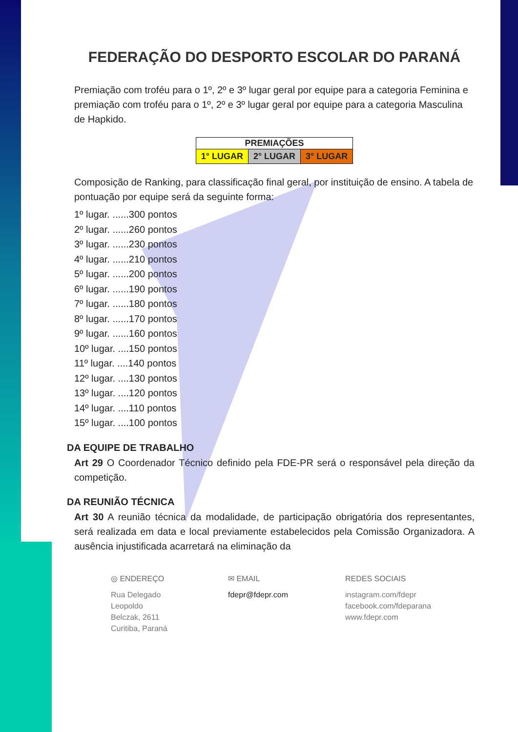FEDERAÇÃO DO DESPORTO ESCOLAR DO PARANÁ
Premiação com troféu para o 1º, 2º e 3º lugar geral por equipe para a categoria Feminina e premiação com troféu para o 1º, 2º e 3º lugar geral por equipe para a categoria Masculina de Hapkido.
| PREMIAÇÕES | | |
| --- | --- | --- |
| 1° LUGAR | 2° LUGAR | 3° LUGAR |
Composição de Ranking, para classificação final geral, por instituição de ensino. A tabela de pontuação por equipe será da seguinte forma:
1º lugar. ......300 pontos
2º lugar. ......260 pontos
3º lugar. ......230 pontos
4º lugar. ......210 pontos
5º lugar. ......200 pontos
6º lugar. ......190 pontos
7º lugar. ......180 pontos
8º lugar. ......170 pontos
9º lugar. ......160 pontos
10º lugar. ....150 pontos
11º lugar. ....140 pontos
12º lugar. ....130 pontos
13º lugar. ....120 pontos
14º lugar. ....110 pontos
15º lugar. ....100 pontos
DA EQUIPE DE TRABALHO
Art 29 O Coordenador Técnico definido pela FDE-PR será o responsável pela direção da competição.
DA REUNIÃO TÉCNICA
Art 30 A reunião técnica da modalidade, de participação obrigatória dos representantes, será realizada em data e local previamente estabelecidos pela Comissão Organizadora. A ausência injustificada acarretará na eliminação da
◎ ENDEREÇO
Rua Delegado
Leopoldo
Belczak, 2611
Curitiba, Paraná
✉ EMAIL
fdepr@fdepr.com
REDES SOCIAIS
instagram.com/fdepr
facebook.com/fdeparana
www.fdepr.com